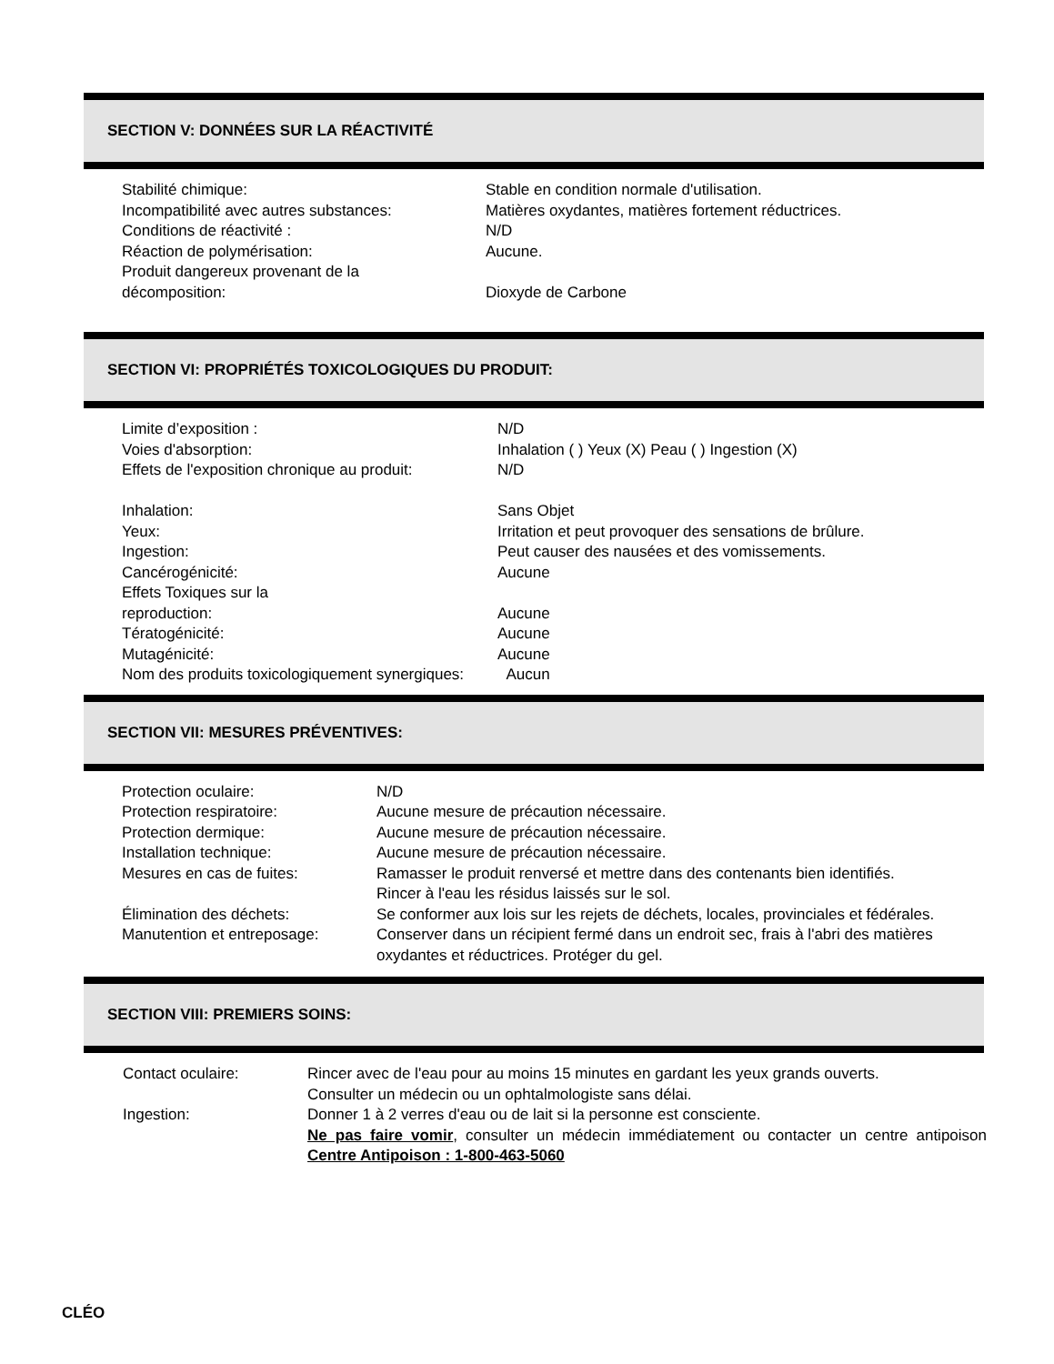SECTION V: DONNÉES SUR LA RÉACTIVITÉ
| Stabilité chimique: | Stable en condition normale d'utilisation. |
| Incompatibilité avec autres substances: | Matières oxydantes, matières fortement réductrices. |
| Conditions de réactivité : | N/D |
| Réaction de polymérisation: | Aucune. |
| Produit dangereux provenant de la décomposition: | Dioxyde de Carbone |
SECTION VI: PROPRIÉTÉS TOXICOLOGIQUES DU PRODUIT:
| Limite d’exposition : | N/D |
| Voies d'absorption: | Inhalation ( ) Yeux (X) Peau ( ) Ingestion (X) |
| Effets de l'exposition chronique au produit: | N/D |
| Inhalation: | Sans Objet |
| Yeux: | Irritation et peut provoquer des sensations de brûlure. |
| Ingestion: | Peut causer des nausées et des vomissements. |
| Cancérogénicité: | Aucune |
| Effets Toxiques sur la reproduction: | Aucune |
| Tératogénicité: | Aucune |
| Mutagénicité: | Aucune |
| Nom des produits toxicologiquement synergiques: Aucun | |
SECTION VII: MESURES PRÉVENTIVES:
| Protection oculaire: | N/D |
| Protection respiratoire: | Aucune mesure de précaution nécessaire. |
| Protection dermique: | Aucune mesure de précaution nécessaire. |
| Installation technique: | Aucune mesure de précaution nécessaire. |
| Mesures en cas de fuites: | Ramasser le produit renversé et mettre dans des contenants bien identifiés. Rincer à l'eau les résidus laissés sur le sol. |
| Élimination des déchets: | Se conformer aux lois sur les rejets de déchets, locales, provinciales et fédérales. |
| Manutention et entreposage: | Conserver dans un récipient fermé dans un endroit sec, frais à l'abri des matières oxydantes et réductrices. Protéger du gel. |
SECTION VIII: PREMIERS SOINS:
| Contact oculaire: | Rincer avec de l'eau pour au moins 15 minutes en gardant les yeux grands ouverts. Consulter un médecin ou un ophtalmologiste sans délai. |
| Ingestion: | Donner 1 à 2 verres d'eau ou de lait si la personne est consciente. Ne pas faire vomir , consulter un médecin immédiatement ou contacter un centre antipoison Centre Antipoison : 1-800-463-5060 |
CLÉO